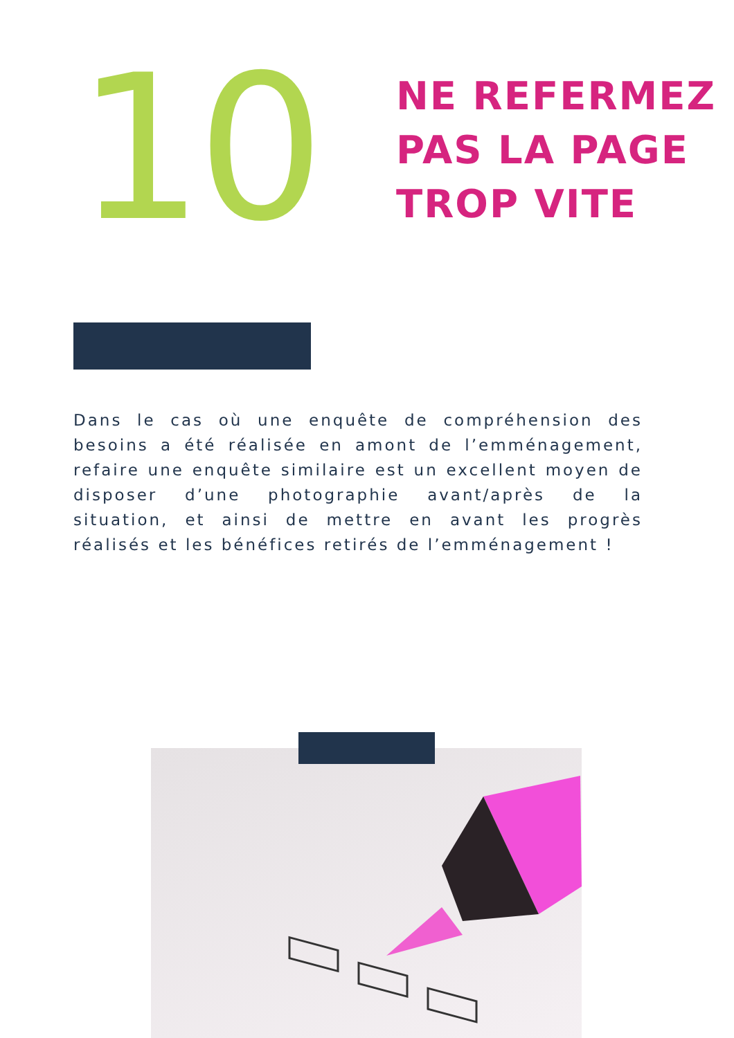10
NE REFERMEZ
PAS LA PAGE
TROP VITE
Dans le cas où une enquête de compréhension des besoins a été réalisée en amont de l’emménagement, refaire une enquête similaire est un excellent moyen de disposer d’une photographie avant/après de la situation, et ainsi de mettre en avant les progrès réalisés et les bénéfices retirés de l’emménagement !